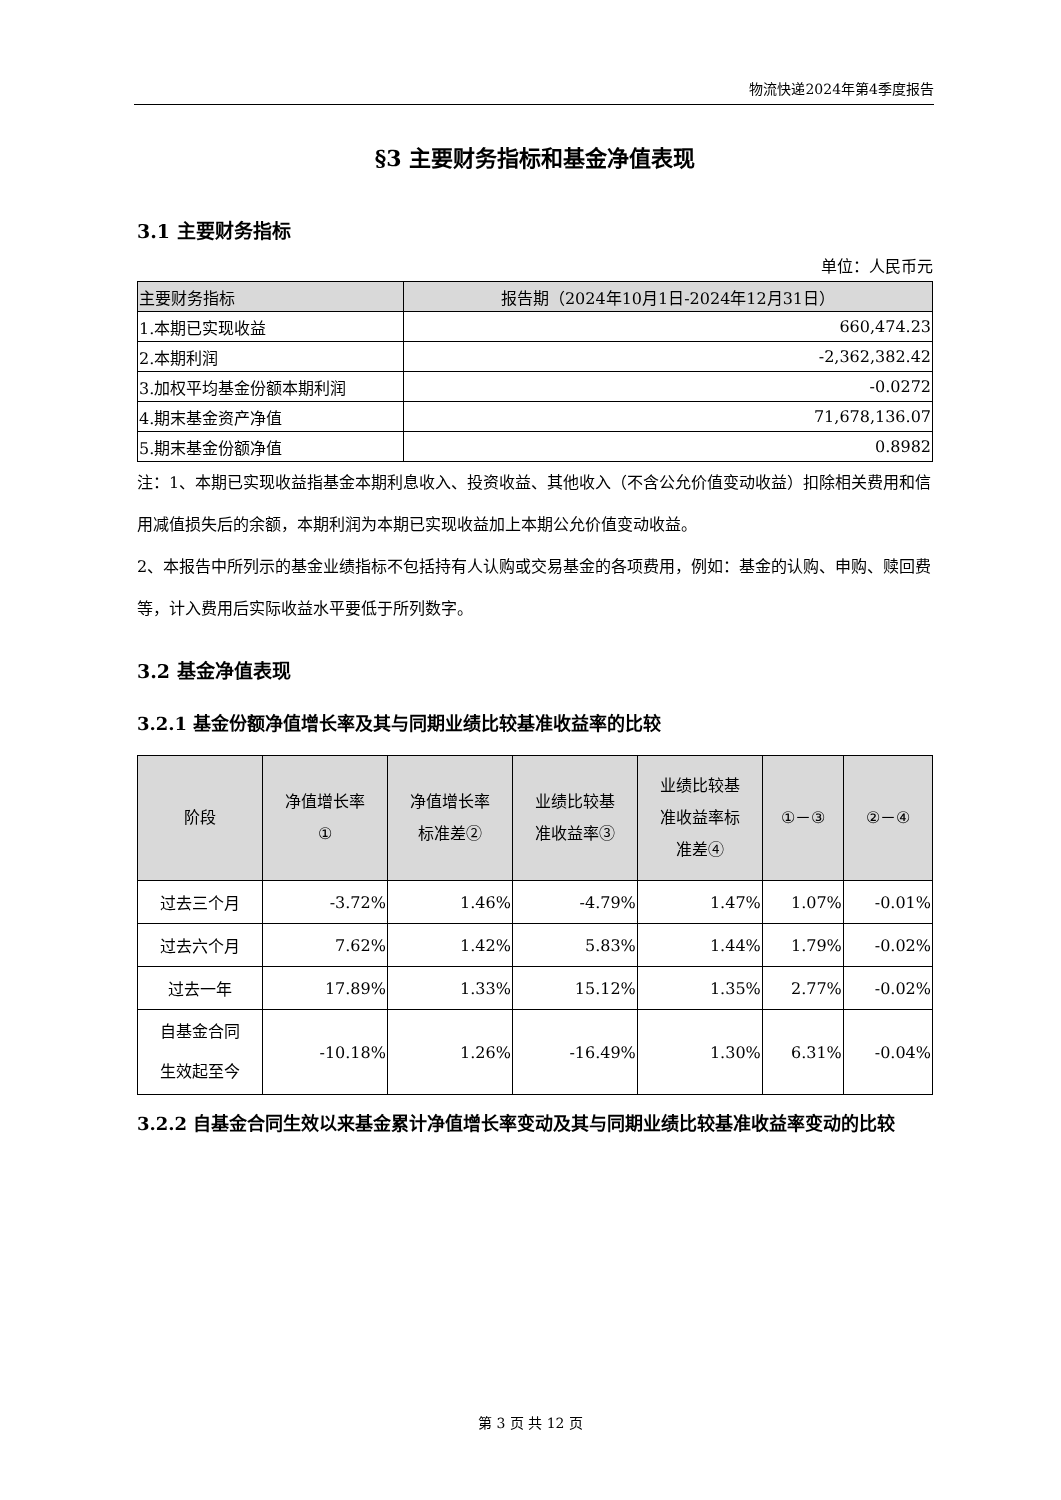物流快递2024年第4季度报告
§3 主要财务指标和基金净值表现
3.1 主要财务指标
单位：人民币元
| 主要财务指标 | 报告期（2024年10月1日-2024年12月31日） |
| --- | --- |
| 1.本期已实现收益 | 660,474.23 |
| 2.本期利润 | -2,362,382.42 |
| 3.加权平均基金份额本期利润 | -0.0272 |
| 4.期末基金资产净值 | 71,678,136.07 |
| 5.期末基金份额净值 | 0.8982 |
注：1、本期已实现收益指基金本期利息收入、投资收益、其他收入（不含公允价值变动收益）扣除相关费用和信用减值损失后的余额，本期利润为本期已实现收益加上本期公允价值变动收益。
2、本报告中所列示的基金业绩指标不包括持有人认购或交易基金的各项费用，例如：基金的认购、申购、赎回费等，计入费用后实际收益水平要低于所列数字。
3.2 基金净值表现
3.2.1 基金份额净值增长率及其与同期业绩比较基准收益率的比较
| 阶段 | 净值增长率 ① | 净值增长率 标准差② | 业绩比较基 准收益率③ | 业绩比较基 准收益率标 准差④ | ①－③ | ②－④ |
| --- | --- | --- | --- | --- | --- | --- |
| 过去三个月 | -3.72% | 1.46% | -4.79% | 1.47% | 1.07% | -0.01% |
| 过去六个月 | 7.62% | 1.42% | 5.83% | 1.44% | 1.79% | -0.02% |
| 过去一年 | 17.89% | 1.33% | 15.12% | 1.35% | 2.77% | -0.02% |
| 自基金合同 生效起至今 | -10.18% | 1.26% | -16.49% | 1.30% | 6.31% | -0.04% |
3.2.2 自基金合同生效以来基金累计净值增长率变动及其与同期业绩比较基准收益率变动的比较
第 3 页 共 12 页